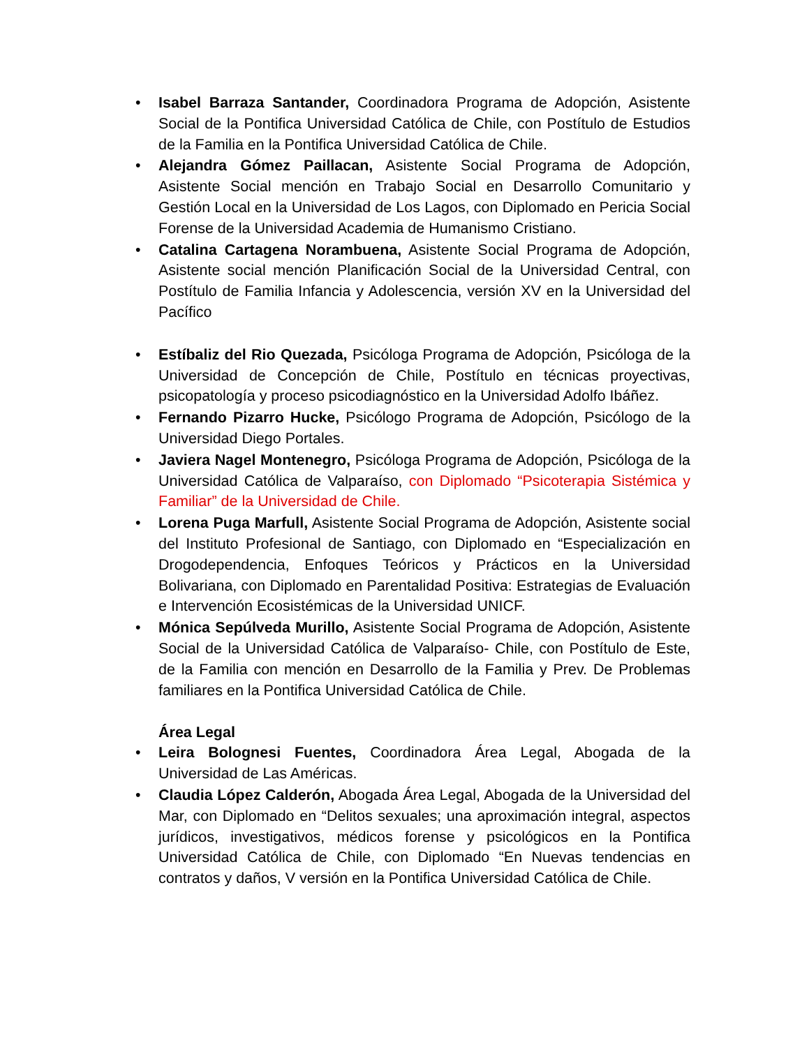• Isabel Barraza Santander, Coordinadora Programa de Adopción, Asistente Social de la Pontifica Universidad Católica de Chile, con Postítulo de Estudios de la Familia en la Pontifica Universidad Católica de Chile.
• Alejandra Gómez Paillacan, Asistente Social Programa de Adopción, Asistente Social mención en Trabajo Social en Desarrollo Comunitario y Gestión Local en la Universidad de Los Lagos, con Diplomado en Pericia Social Forense de la Universidad Academia de Humanismo Cristiano.
• Catalina Cartagena Norambuena, Asistente Social Programa de Adopción, Asistente social mención Planificación Social de la Universidad Central, con Postítulo de Familia Infancia y Adolescencia, versión XV en la Universidad del Pacífico
• Estíbaliz del Rio Quezada, Psicóloga Programa de Adopción, Psicóloga de la Universidad de Concepción de Chile, Postítulo en técnicas proyectivas, psicopatología y proceso psicodiagnóstico en la Universidad Adolfo Ibáñez.
• Fernando Pizarro Hucke, Psicólogo Programa de Adopción, Psicólogo de la Universidad Diego Portales.
• Javiera Nagel Montenegro, Psicóloga Programa de Adopción, Psicóloga de la Universidad Católica de Valparaíso, con Diplomado “Psicoterapia Sistémica y Familiar” de la Universidad de Chile.
• Lorena Puga Marfull, Asistente Social Programa de Adopción, Asistente social del Instituto Profesional de Santiago, con Diplomado en “Especialización en Drogodependencia, Enfoques Teóricos y Prácticos en la Universidad Bolivariana, con Diplomado en Parentalidad Positiva: Estrategias de Evaluación e Intervención Ecosistémicas de la Universidad UNICF.
• Mónica Sepúlveda Murillo, Asistente Social Programa de Adopción, Asistente Social de la Universidad Católica de Valparaíso- Chile, con Postítulo de Este, de la Familia con mención en Desarrollo de la Familia y Prev. De Problemas familiares en la Pontifica Universidad Católica de Chile.
Área Legal
• Leira Bolognesi Fuentes, Coordinadora Área Legal, Abogada de la Universidad de Las Américas.
• Claudia López Calderón, Abogada Área Legal, Abogada de la Universidad del Mar, con Diplomado en “Delitos sexuales; una aproximación integral, aspectos jurídicos, investigativos, médicos forense y psicológicos en la Pontifica Universidad Católica de Chile, con Diplomado “En Nuevas tendencias en contratos y daños, V versión en la Pontifica Universidad Católica de Chile.